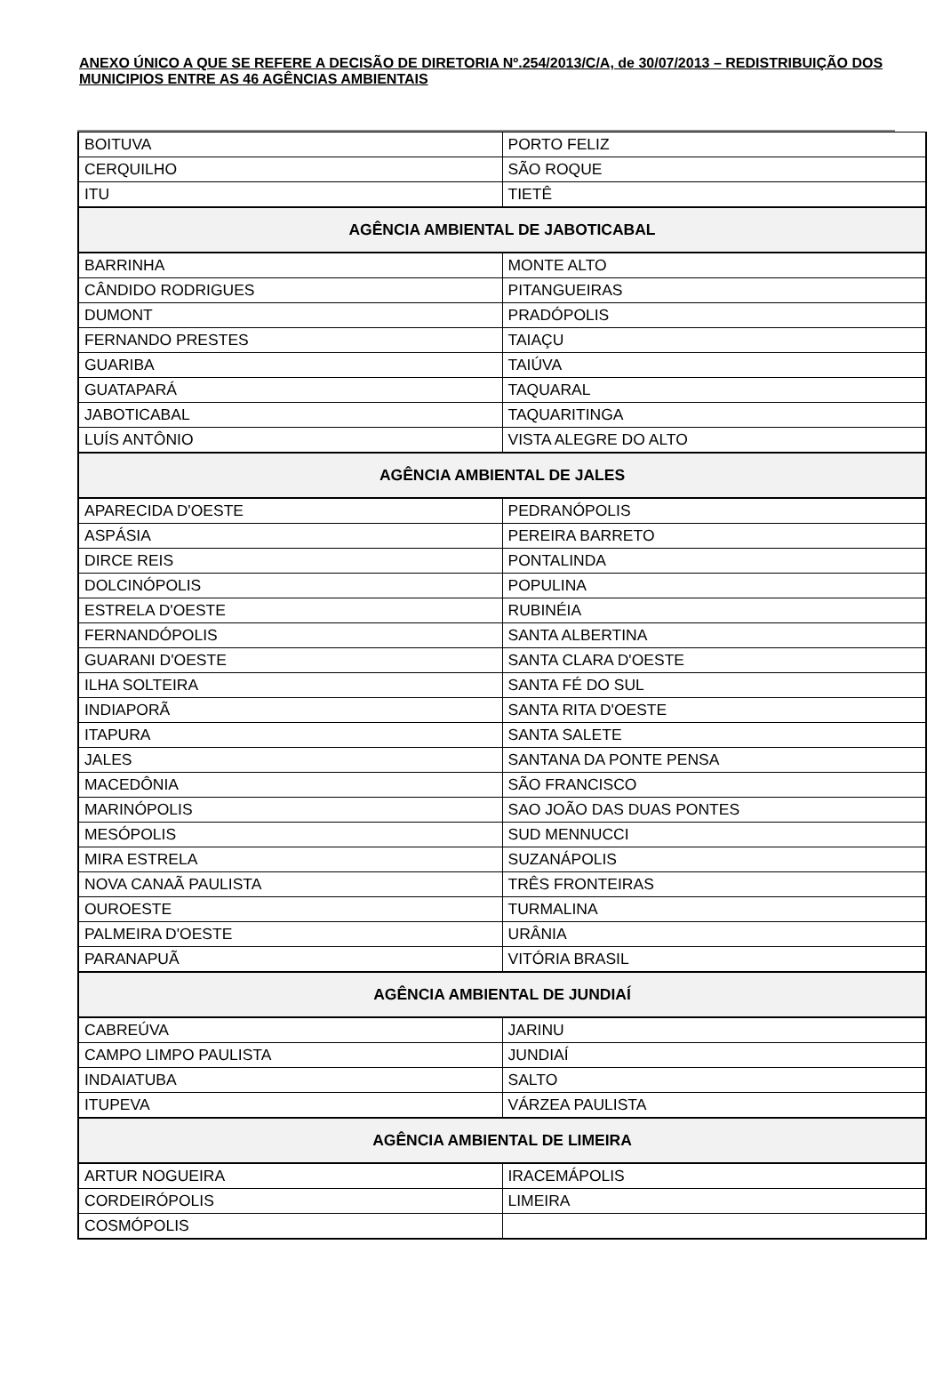ANEXO ÚNICO A QUE SE REFERE A DECISÃO DE DIRETORIA Nº.254/2013/C/A, de 30/07/2013 – REDISTRIBUIÇÃO DOS MUNICIPIOS ENTRE AS 46 AGÊNCIAS AMBIENTAIS
| BOITUVA | PORTO FELIZ |
| CERQUILHO | SÃO ROQUE |
| ITU | TIETÊ |
| AGÊNCIA AMBIENTAL DE JABOTICABAL | |
| BARRINHA | MONTE ALTO |
| CÂNDIDO RODRIGUES | PITANGUEIRAS |
| DUMONT | PRADÓPOLIS |
| FERNANDO PRESTES | TAIAÇU |
| GUARIBA | TAIÚVA |
| GUATAPARÁ | TAQUARAL |
| JABOTICABAL | TAQUARITINGA |
| LUÍS ANTÔNIO | VISTA ALEGRE DO ALTO |
| AGÊNCIA AMBIENTAL DE JALES | |
| APARECIDA D'OESTE | PEDRANÓPOLIS |
| ASPÁSIA | PEREIRA BARRETO |
| DIRCE REIS | PONTALINDA |
| DOLCINÓPOLIS | POPULINA |
| ESTRELA D'OESTE | RUBINÉIA |
| FERNANDÓPOLIS | SANTA ALBERTINA |
| GUARANI D'OESTE | SANTA CLARA D'OESTE |
| ILHA SOLTEIRA | SANTA FÉ DO SUL |
| INDIAPORÃ | SANTA RITA D'OESTE |
| ITAPURA | SANTA SALETE |
| JALES | SANTANA DA PONTE PENSA |
| MACEDÔNIA | SÃO FRANCISCO |
| MARINÓPOLIS | SAO JOÃO DAS DUAS PONTES |
| MESÓPOLIS | SUD MENNUCCI |
| MIRA ESTRELA | SUZANÁPOLIS |
| NOVA CANAÃ PAULISTA | TRÊS FRONTEIRAS |
| OUROESTE | TURMALINA |
| PALMEIRA D'OESTE | URÂNIA |
| PARANAPUÃ | VITÓRIA BRASIL |
| AGÊNCIA AMBIENTAL DE JUNDIAÍ | |
| CABREÚVA | JARINU |
| CAMPO LIMPO PAULISTA | JUNDIAÍ |
| INDAIATUBA | SALTO |
| ITUPEVA | VÁRZEA PAULISTA |
| AGÊNCIA AMBIENTAL DE LIMEIRA | |
| ARTUR NOGUEIRA | IRACEMÁPOLIS |
| CORDEIRÓPOLIS | LIMEIRA |
| COSMÓPOLIS | |